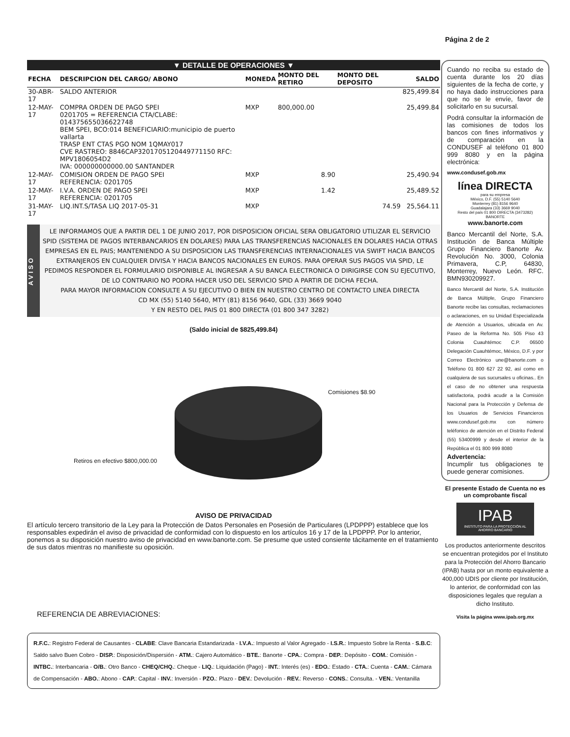Página 2 de 2
▼ DETALLE DE OPERACIONES ▼
| FECHA | DESCRIPCION DEL CARGO/ ABONO | MONEDA | MONTO DEL RETIRO | MONTO DEL DEPOSITO | SALDO |
| --- | --- | --- | --- | --- | --- |
| 30-ABR-17 | SALDO ANTERIOR | | | | 825,499.84 |
| 12-MAY-17 | COMPRA ORDEN DE PAGO SPEI 0201705 = REFERENCIA CTA/CLABE: 014375655036622748 BEM SPEI, BCO:014 BENEFICIARIO:municipio de puerto vallarta TRASP ENT CTAS PGO NOM 1QMAY017 CVE RASTREO: 8846CAP3201705120449771150 RFC: MPV1806054D2 IVA: 000000000000.00 SANTANDER | MXP | 800,000.00 | | 25,499.84 |
| 12-MAY-17 | COMISION ORDEN DE PAGO SPEI REFERENCIA: 0201705 | MXP | 8.90 | | 25,490.94 |
| 12-MAY-17 | I.V.A. ORDEN DE PAGO SPEI REFERENCIA: 0201705 | MXP | 1.42 | | 25,489.52 |
| 31-MAY-17 | LIQ.INT.S/TASA LIQ 2017-05-31 | MXP | | 74.59 | 25,564.11 |
AVISO
LE INFORMAMOS QUE A PARTIR DEL 1 DE JUNIO 2017, POR DISPOSICION OFICIAL SERA OBLIGATORIO UTILIZAR EL SERVICIO SPID (SISTEMA DE PAGOS INTERBANCARIOS EN DOLARES) PARA LAS TRANSFERENCIAS NACIONALES EN DOLARES HACIA OTRAS EMPRESAS EN EL PAIS; MANTENIENDO A SU DISPOSICION LAS TRANSFERENCIAS INTERNACIONALES VIA SWIFT HACIA BANCOS EXTRANJEROS EN CUALQUIER DIVISA Y HACIA BANCOS NACIONALES EN EUROS. PARA OPERAR SUS PAGOS VIA SPID, LE PEDIMOS RESPONDER EL FORMULARIO DISPONIBLE AL INGRESAR A SU BANCA ELECTRONICA O DIRIGIRSE CON SU EJECUTIVO, DE LO CONTRARIO NO PODRA HACER USO DEL SERVICIO SPID A PARTIR DE DICHA FECHA.
PARA MAYOR INFORMACION CONSULTE A SU EJECUTIVO O BIEN EN NUESTRO CENTRO DE CONTACTO LINEA DIRECTA
CD MX (55) 5140 5640, MTY (81) 8156 9640, GDL (33) 3669 9040
Y EN RESTO DEL PAIS 01 800 DIRECTA (01 800 347 3282)
(Saldo inicial de $825,499.84)
Comisiones $8.90
Retiros en efectivo $800,000.00
AVISO DE PRIVACIDAD
El artículo tercero transitorio de la Ley para la Protección de Datos Personales en Posesión de Particulares (LPDPPP) establece que los responsables expedirán el aviso de privacidad de conformidad con lo dispuesto en los artículos 16 y 17 de la LPDPPP. Por lo anterior, ponemos a su disposición nuestro aviso de privacidad en www.banorte.com. Se presume que usted consiente tácitamente en el tratamiento de sus datos mientras no manifieste su oposición.
REFERENCIA DE ABREVIACIONES:
R.F.C.: Registro Federal de Causantes - CLABE: Clave Bancaria Estandarizada - I.V.A.: Impuesto al Valor Agregado - I.S.R.: Impuesto Sobre la Renta - S.B.C: Saldo salvo Buen Cobro - DISP.: Disposición/Dispersión - ATM.: Cajero Automático - BTE.: Banorte - CPA.: Compra - DEP.: Depósito - COM.: Comisión -INTBC.: Interbancaria - O/B.: Otro Banco - CHEQ/CHQ.: Cheque - LIQ.: Liquidación (Pago) - INT.: Interés (es) - EDO.: Estado - CTA.: Cuenta - CAM.: Cámara de Compensación - ABO.: Abono - CAP.: Capital - INV.: Inversión - PZO.: Plazo - DEV.: Devolución - REV.: Reverso - CONS.: Consulta. - VEN.: Ventanilla
Cuando no reciba su estado de cuenta durante los 20 días siguientes de la fecha de corte, y no haya dado instrucciones para que no se le envíe, favor de solicitarlo en su sucursal.
Podrá consultar la información de las comisiones de todos los bancos con fines informativos y de comparación en la CONDUSEF al teléfono 01 800 999 8080 y en la página electrónica:
www.condusef.gob.mx
línea DIRECTA
para su empresa
México, D.F. (55) 5140 5640
Monterrey (81) 8156 9640
Guadalajara (33) 3669 9040
Resto del país 01 800 DIRECTA (3473282)
BANORTE
www.banorte.com
Banco Mercantil del Norte, S.A. Institución de Banca Múltiple Grupo Financiero Banorte Av. Revolución No. 3000, Colonia Primavera, C.P, 64830, Monterrey, Nuevo León. RFC. BMN930209927.
Banco Mercantil del Norte, S.A. Institución de Banca Múltiple, Grupo Financiero Banorte recibe las consultas, reclamaciones o aclaraciones, en su Unidad Especializada de Atención a Usuarios, ubicada en Av. Paseo de la Reforma No. 505 Piso 43 Colonia Cuauhtémoc C.P. 06500 Delegación Cuauhtémoc, México, D.F. y por Correo Electrónico une@banorte.com o Teléfono 01 800 627 22 92, así como en cualquiera de sus sucursales u oficinas.. En el caso de no obtener una respuesta satisfactoria, podrá acudir a la Comisión Nacional para la Protección y Defensa de los Usuarios de Servicios Financieros www.condusef.gob.mx con número teléfonico de atención en el Distrito Federal (55) 53400999 y desde el interior de la República el 01 800 999 8080
Advertencia:
Incumplir tus obligaciones te puede generar comisiones.
El presente Estado de Cuenta no es un comprobante fiscal
IPAB
INSTITUTO PARA LA PROTECCIÓN AL AHORRO BANCARIO
Los productos anteriormente descritos se encuentran protegidos por el Instituto para la Protección del Ahorro Bancario (IPAB) hasta por un monto equivalente a 400,000 UDIS por cliente por Institución, lo anterior, de conformidad con las disposiciones legales que regulan a dicho Instituto.
Visita la página www.ipab.org.mx